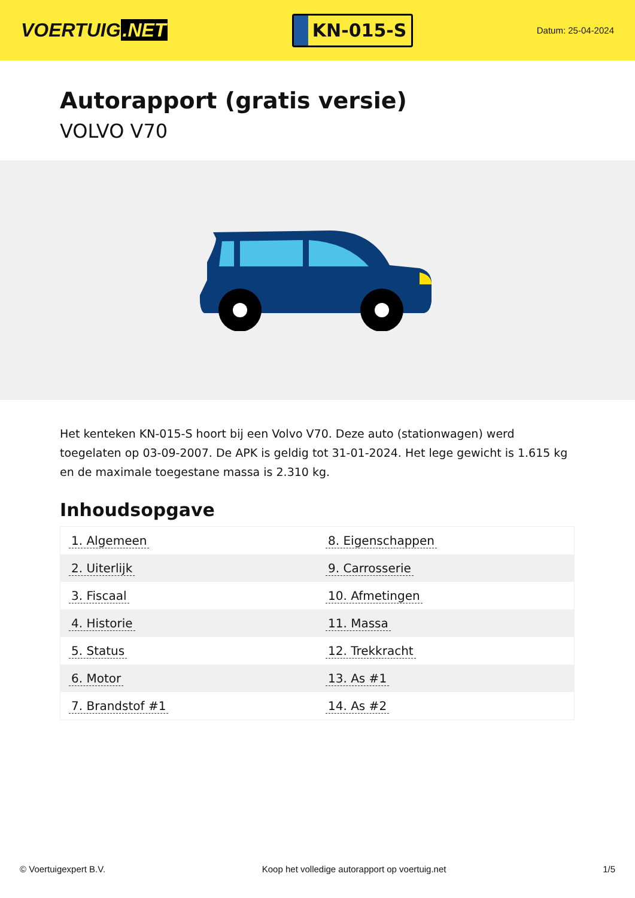VOERTUIG.NET
KN-015-S
Datum: 25-04-2024
Autorapport (gratis versie)
VOLVO V70
Het kenteken KN-015-S hoort bij een Volvo V70. Deze auto (stationwagen) werd toegelaten op 03-09-2007. De APK is geldig tot 31-01-2024. Het lege gewicht is 1.615 kg en de maximale toegestane massa is 2.310 kg.
Inhoudsopgave
| 1. Algemeen | 8. Eigenschappen |
| 2. Uiterlijk | 9. Carrosserie |
| 3. Fiscaal | 10. Afmetingen |
| 4. Historie | 11. Massa |
| 5. Status | 12. Trekkracht |
| 6. Motor | 13. As #1 |
| 7. Brandstof #1 | 14. As #2 |
© Voertuigexpert B.V. Koop het volledige autorapport op voertuig.net 1/5